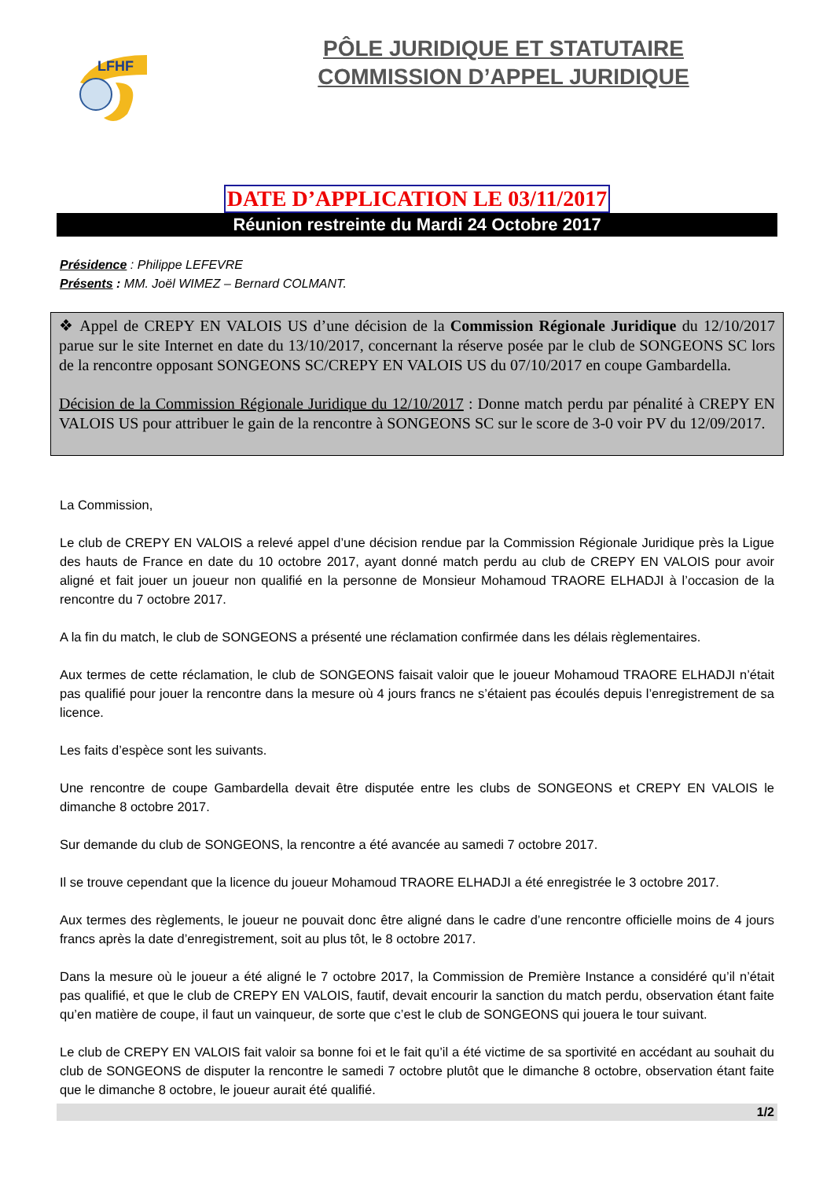LFHF
PÔLE JURIDIQUE ET STATUTAIRE
COMMISSION D’APPEL JURIDIQUE
DATE D’APPLICATION LE 03/11/2017
Réunion restreinte du Mardi 24 Octobre 2017
Présidence : Philippe LEFEVRE
Présents : MM. Joël WIMEZ – Bernard COLMANT.
❖ Appel de CREPY EN VALOIS US d’une décision de la Commission Régionale Juridique du 12/10/2017 parue sur le site Internet en date du 13/10/2017, concernant la réserve posée par le club de SONGEONS SC lors de la rencontre opposant SONGEONS SC/CREPY EN VALOIS US du 07/10/2017 en coupe Gambardella.
Décision de la Commission Régionale Juridique du 12/10/2017 : Donne match perdu par pénalité à CREPY EN VALOIS US pour attribuer le gain de la rencontre à SONGEONS SC sur le score de 3-0 voir PV du 12/09/2017.
La Commission,
Le club de CREPY EN VALOIS a relevé appel d’une décision rendue par la Commission Régionale Juridique près la Ligue des hauts de France en date du 10 octobre 2017, ayant donné match perdu au club de CREPY EN VALOIS pour avoir aligné et fait jouer un joueur non qualifié en la personne de Monsieur Mohamoud TRAORE ELHADJI à l’occasion de la rencontre du 7 octobre 2017.
A la fin du match, le club de SONGEONS a présenté une réclamation confirmée dans les délais règlementaires.
Aux termes de cette réclamation, le club de SONGEONS faisait valoir que le joueur Mohamoud TRAORE ELHADJI n’était pas qualifié pour jouer la rencontre dans la mesure où 4 jours francs ne s’étaient pas écoulés depuis l’enregistrement de sa licence.
Les faits d’espèce sont les suivants.
Une rencontre de coupe Gambardella devait être disputée entre les clubs de SONGEONS et CREPY EN VALOIS le dimanche 8 octobre 2017.
Sur demande du club de SONGEONS, la rencontre a été avancée au samedi 7 octobre 2017.
Il se trouve cependant que la licence du joueur Mohamoud TRAORE ELHADJI a été enregistrée le 3 octobre 2017.
Aux termes des règlements, le joueur ne pouvait donc être aligné dans le cadre d’une rencontre officielle moins de 4 jours francs après la date d’enregistrement, soit au plus tôt, le 8 octobre 2017.
Dans la mesure où le joueur a été aligné le 7 octobre 2017, la Commission de Première Instance a considéré qu’il n’était pas qualifié, et que le club de CREPY EN VALOIS, fautif, devait encourir la sanction du match perdu, observation étant faite qu’en matière de coupe, il faut un vainqueur, de sorte que c’est le club de SONGEONS qui jouera le tour suivant.
Le club de CREPY EN VALOIS fait valoir sa bonne foi et le fait qu’il a été victime de sa sportivité en accédant au souhait du club de SONGEONS de disputer la rencontre le samedi 7 octobre plutôt que le dimanche 8 octobre, observation étant faite que le dimanche 8 octobre, le joueur aurait été qualifié.
1/2